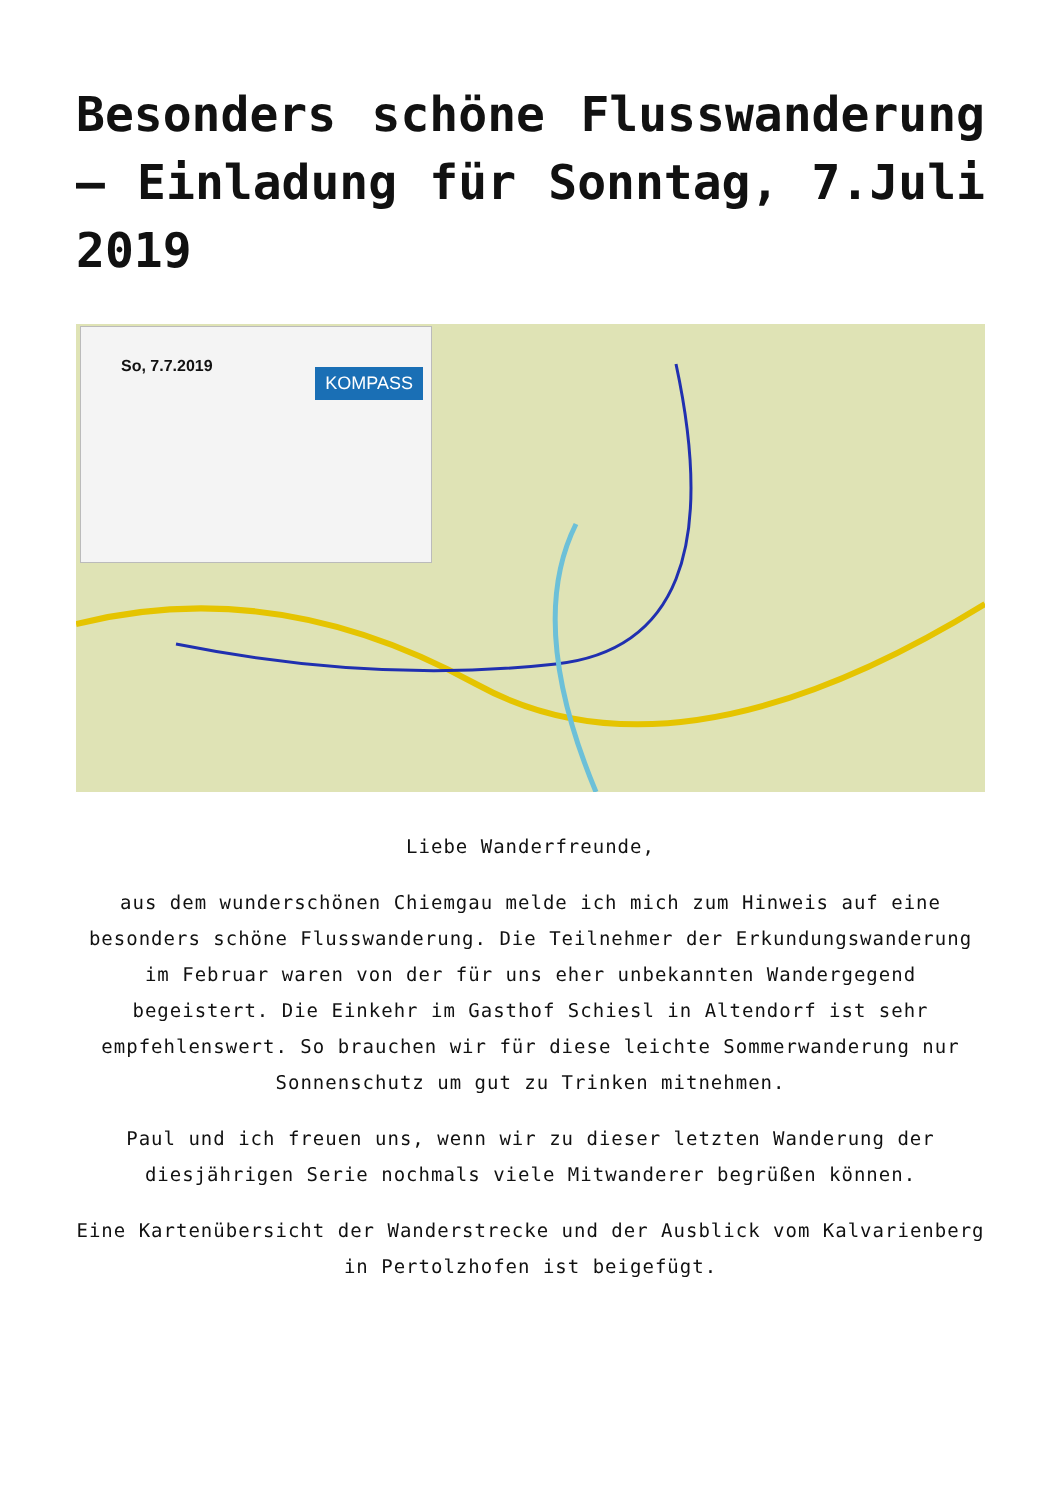Besonders schöne Flusswanderung – Einladung für Sonntag, 7.Juli 2019
So, 7.7.2019
KOMPASS
Liebe Wanderfreunde,
aus dem wunderschönen Chiemgau melde ich mich zum Hinweis auf eine besonders schöne Flusswanderung. Die Teilnehmer der Erkundungswanderung im Februar waren von der für uns eher unbekannten Wandergegend begeistert. Die Einkehr im Gasthof Schiesl in Altendorf ist sehr empfehlenswert. So brauchen wir für diese leichte Sommerwanderung nur Sonnenschutz um gut zu Trinken mitnehmen.
Paul und ich freuen uns, wenn wir zu dieser letzten Wanderung der diesjährigen Serie nochmals viele Mitwanderer begrüßen können.
Eine Kartenübersicht der Wanderstrecke und der Ausblick vom Kalvarienberg in Pertolzhofen ist beigefügt.